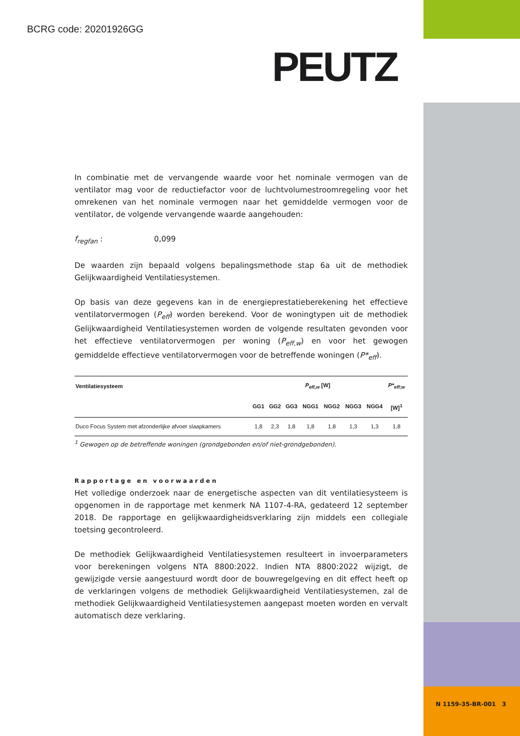BCRG code: 20201926GG
PEUTZ
In combinatie met de vervangende waarde voor het nominale vermogen van de ventilator mag voor de reductiefactor voor de luchtvolumestroomregeling voor het omrekenen van het nominale vermogen naar het gemiddelde vermogen voor de ventilator, de volgende vervangende waarde aangehouden:
f<sub>regfan</sub> : 0,099
De waarden zijn bepaald volgens bepalingsmethode stap 6a uit de methodiek Gelijkwaardigheid Ventilatiesystemen.
Op basis van deze gegevens kan in de energieprestatieberekening het effectieve ventilatorvermogen (P<sub>eff</sub>) worden berekend. Voor de woningtypen uit de methodiek Gelijkwaardigheid Ventilatiesystemen worden de volgende resultaten gevonden voor het effectieve ventilatorvermogen per woning (P<sub>eff,w</sub>) en voor het gewogen gemiddelde effectieve ventilatorvermogen voor de betreffende woningen (P*<sub>eff</sub>).
| Ventilatiesysteem | P<sub>eff,w</sub> [W] | | | | | | | P*<sub>eff;w</sub> |
| --- | --- | --- | --- | --- | --- | --- | --- | --- |
| | GG1 | GG2 | GG3 | NGG1 | NGG2 | NGG3 | NGG4 | [W]<sup>1</sup> |
| Duco Focus System met afzonderlijke afvoer slaapkamers | 1,8 | 2,3 | 1,8 | 1,8 | 1,8 | 1,3 | 1,3 | 1,8 |
<sup>1</sup> Gewogen op de betreffende woningen (grondgebonden en/of niet-grondgebonden).
Rapportage en voorwaarden
Het volledige onderzoek naar de energetische aspecten van dit ventilatiesysteem is opgenomen in de rapportage met kenmerk NA 1107-4-RA, gedateerd 12 september 2018. De rapportage en gelijkwaardigheidsverklaring zijn middels een collegiale toetsing gecontroleerd.
De methodiek Gelijkwaardigheid Ventilatiesystemen resulteert in invoerparameters voor berekeningen volgens NTA 8800:2022. Indien NTA 8800:2022 wijzigt, de gewijzigde versie aangestuurd wordt door de bouwregelgeving en dit effect heeft op de verklaringen volgens de methodiek Gelijkwaardigheid Ventilatiesystemen, zal de methodiek Gelijkwaardigheid Ventilatiesystemen aangepast moeten worden en vervalt automatisch deze verklaring.
N 1159-35-BR-001 3